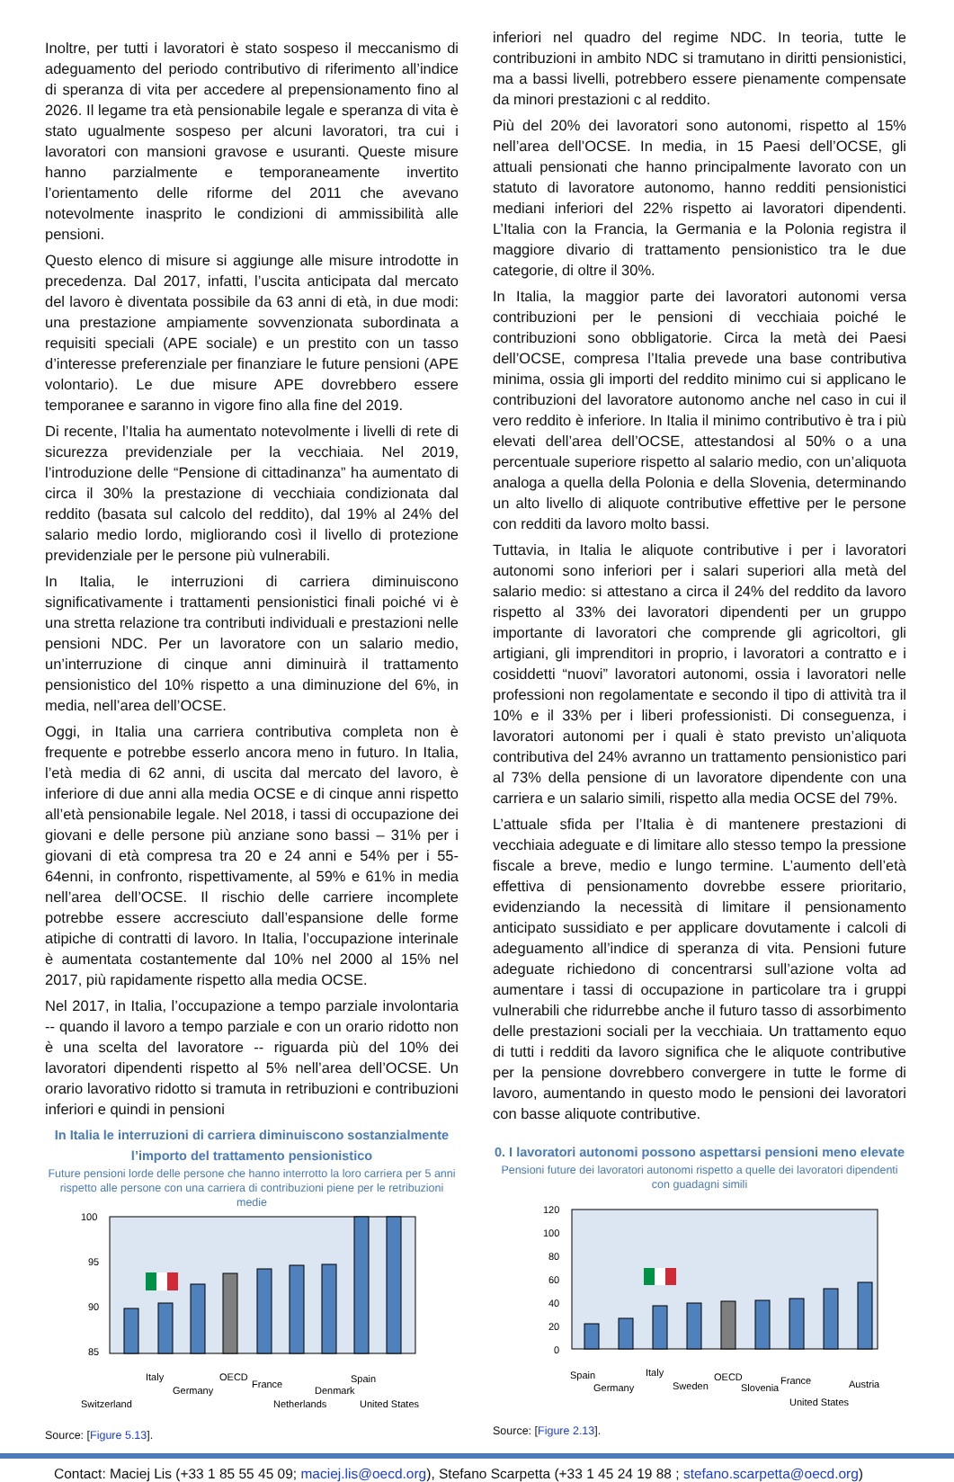Inoltre, per tutti i lavoratori è stato sospeso il meccanismo di adeguamento del periodo contributivo di riferimento all’indice di speranza di vita per accedere al prepensionamento fino al 2026. Il legame tra età pensionabile legale e speranza di vita è stato ugualmente sospeso per alcuni lavoratori, tra cui i lavoratori con mansioni gravose e usuranti. Queste misure hanno parzialmente e temporaneamente invertito l’orientamento delle riforme del 2011 che avevano notevolmente inasprito le condizioni di ammissibilità alle pensioni.
Questo elenco di misure si aggiunge alle misure introdotte in precedenza. Dal 2017, infatti, l’uscita anticipata dal mercato del lavoro è diventata possibile da 63 anni di età, in due modi: una prestazione ampiamente sovvenzionata subordinata a requisiti speciali (APE sociale) e un prestito con un tasso d’interesse preferenziale per finanziare le future pensioni (APE volontario). Le due misure APE dovrebbero essere temporanee e saranno in vigore fino alla fine del 2019.
Di recente, l’Italia ha aumentato notevolmente i livelli di rete di sicurezza previdenziale per la vecchiaia. Nel 2019, l’introduzione delle “Pensione di cittadinanza” ha aumentato di circa il 30% la prestazione di vecchiaia condizionata dal reddito (basata sul calcolo del reddito), dal 19% al 24% del salario medio lordo, migliorando così il livello di protezione previdenziale per le persone più vulnerabili.
In Italia, le interruzioni di carriera diminuiscono significativamente i trattamenti pensionistici finali poiché vi è una stretta relazione tra contributi individuali e prestazioni nelle pensioni NDC. Per un lavoratore con un salario medio, un’interruzione di cinque anni diminuirà il trattamento pensionistico del 10% rispetto a una diminuzione del 6%, in media, nell’area dell’OCSE.
Oggi, in Italia una carriera contributiva completa non è frequente e potrebbe esserlo ancora meno in futuro. In Italia, l’età media di 62 anni, di uscita dal mercato del lavoro, è inferiore di due anni alla media OCSE e di cinque anni rispetto all’età pensionabile legale. Nel 2018, i tassi di occupazione dei giovani e delle persone più anziane sono bassi – 31% per i giovani di età compresa tra 20 e 24 anni e 54% per i 55-64enni, in confronto, rispettivamente, al 59% e 61% in media nell’area dell’OCSE. Il rischio delle carriere incomplete potrebbe essere accresciuto dall’espansione delle forme atipiche di contratti di lavoro. In Italia, l’occupazione interinale è aumentata costantemente dal 10% nel 2000 al 15% nel 2017, più rapidamente rispetto alla media OCSE.
Nel 2017, in Italia, l’occupazione a tempo parziale involontaria -- quando il lavoro a tempo parziale e con un orario ridotto non è una scelta del lavoratore -- riguarda più del 10% dei lavoratori dipendenti rispetto al 5% nell’area dell’OCSE. Un orario lavorativo ridotto si tramuta in retribuzioni e contribuzioni inferiori e quindi in pensioni
In Italia le interruzioni di carriera diminuiscono sostanzialmente l’importo del trattamento pensionistico
Future pensioni lorde delle persone che hanno interrotto la loro carriera per 5 anni rispetto alle persone con una carriera di contribuzioni piene per le retribuzioni medie
100
95
90
85
Switzerland
Italy
Germany
OECD
France
Netherlands
Denmark
Spain
United States
Source: [Figure 5.13].
inferiori nel quadro del regime NDC. In teoria, tutte le contribuzioni in ambito NDC si tramutano in diritti pensionistici, ma a bassi livelli, potrebbero essere pienamente compensate da minori prestazioni c al reddito.
Più del 20% dei lavoratori sono autonomi, rispetto al 15% nell’area dell’OCSE. In media, in 15 Paesi dell’OCSE, gli attuali pensionati che hanno principalmente lavorato con un statuto di lavoratore autonomo, hanno redditi pensionistici mediani inferiori del 22% rispetto ai lavoratori dipendenti. L’Italia con la Francia, la Germania e la Polonia registra il maggiore divario di trattamento pensionistico tra le due categorie, di oltre il 30%.
In Italia, la maggior parte dei lavoratori autonomi versa contribuzioni per le pensioni di vecchiaia poiché le contribuzioni sono obbligatorie. Circa la metà dei Paesi dell’OCSE, compresa l’Italia prevede una base contributiva minima, ossia gli importi del reddito minimo cui si applicano le contribuzioni del lavoratore autonomo anche nel caso in cui il vero reddito è inferiore. In Italia il minimo contributivo è tra i più elevati dell’area dell’OCSE, attestandosi al 50% o a una percentuale superiore rispetto al salario medio, con un’aliquota analoga a quella della Polonia e della Slovenia, determinando un alto livello di aliquote contributive effettive per le persone con redditi da lavoro molto bassi.
Tuttavia, in Italia le aliquote contributive i per i lavoratori autonomi sono inferiori per i salari superiori alla metà del salario medio: si attestano a circa il 24% del reddito da lavoro rispetto al 33% dei lavoratori dipendenti per un gruppo importante di lavoratori che comprende gli agricoltori, gli artigiani, gli imprenditori in proprio, i lavoratori a contratto e i cosiddetti “nuovi” lavoratori autonomi, ossia i lavoratori nelle professioni non regolamentate e secondo il tipo di attività tra il 10% e il 33% per i liberi professionisti. Di conseguenza, i lavoratori autonomi per i quali è stato previsto un’aliquota contributiva del 24% avranno un trattamento pensionistico pari al 73% della pensione di un lavoratore dipendente con una carriera e un salario simili, rispetto alla media OCSE del 79%.
L’attuale sfida per l’Italia è di mantenere prestazioni di vecchiaia adeguate e di limitare allo stesso tempo la pressione fiscale a breve, medio e lungo termine. L’aumento dell’età effettiva di pensionamento dovrebbe essere prioritario, evidenziando la necessità di limitare il pensionamento anticipato sussidiato e per applicare dovutamente i calcoli di adeguamento all’indice di speranza di vita. Pensioni future adeguate richiedono di concentrarsi sull’azione volta ad aumentare i tassi di occupazione in particolare tra i gruppi vulnerabili che ridurrebbe anche il futuro tasso di assorbimento delle prestazioni sociali per la vecchiaia. Un trattamento equo di tutti i redditi da lavoro significa che le aliquote contributive per la pensione dovrebbero convergere in tutte le forme di lavoro, aumentando in questo modo le pensioni dei lavoratori con basse aliquote contributive.
0. I lavoratori autonomi possono aspettarsi pensioni meno elevate
Pensioni future dei lavoratori autonomi rispetto a quelle dei lavoratori dipendenti con guadagni simili
120
100
80
60
40
20
0
Spain
Germany
Italy
Sweden
OECD
Slovenia
France
United States
Austria
Source: [Figure 2.13].
Contact: Maciej Lis (+33 1 85 55 45 09; maciej.lis@oecd.org), Stefano Scarpetta (+33 1 45 24 19 88 ; stefano.scarpetta@oecd.org)